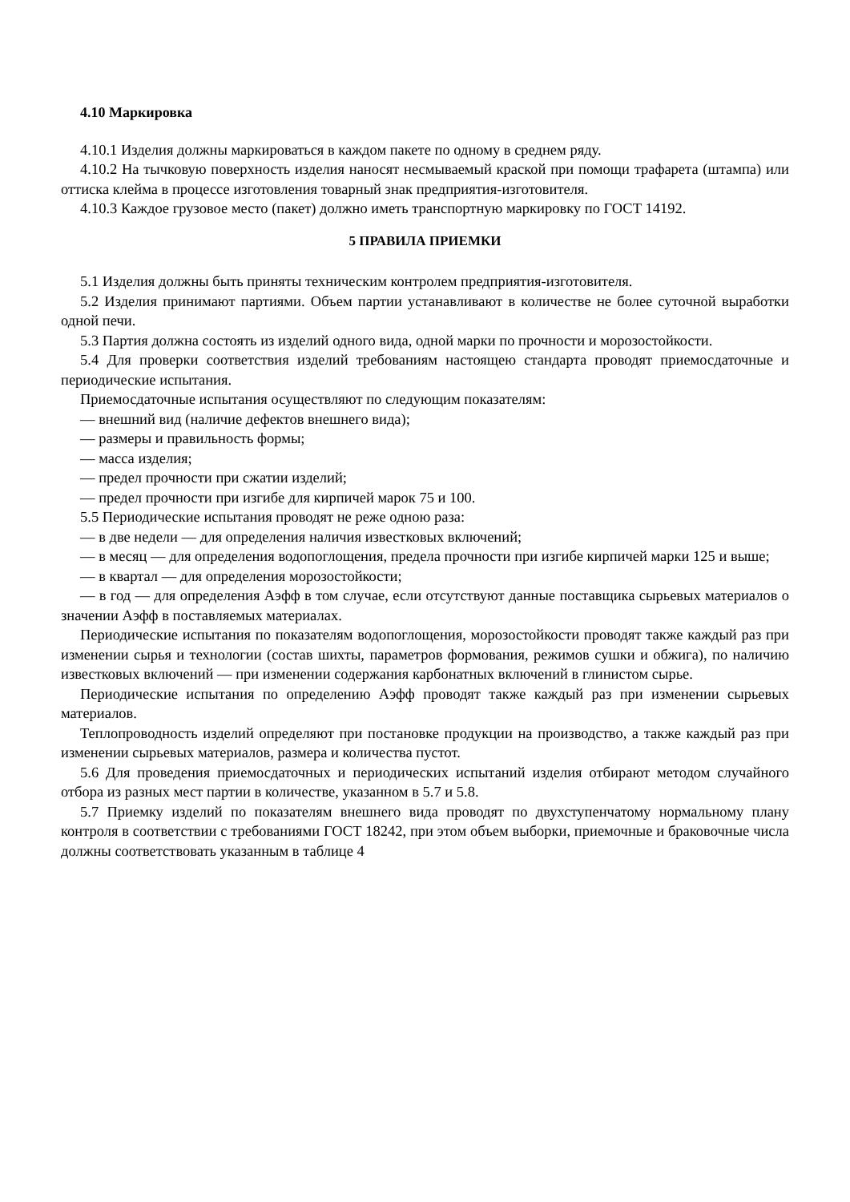4.10 Маркировка
4.10.1 Изделия должны маркироваться в каждом пакете по одному в среднем ряду.
4.10.2 На тычковую поверхность изделия наносят несмываемый краской при помощи трафарета (штампа) или оттиска клейма в процессе изготовления товарный знак предприятия-изготовителя.
4.10.3 Каждое грузовое место (пакет) должно иметь транспортную маркировку по ГОСТ 14192.
5 ПРАВИЛА ПРИЕМКИ
5.1 Изделия должны быть приняты техническим контролем предприятия-изготовителя.
5.2 Изделия принимают партиями. Объем партии устанавливают в количестве не более суточной выработки одной печи.
5.3 Партия должна состоять из изделий одного вида, одной марки по прочности и морозостойкости.
5.4 Для проверки соответствия изделий требованиям настоящею стандарта проводят приемосдаточные и периодические испытания.
Приемосдаточные испытания осуществляют по следующим показателям:
— внешний вид (наличие дефектов внешнего вида);
— размеры и правильность формы;
— масса изделия;
— предел прочности при сжатии изделий;
— предел прочности при изгибе для кирпичей марок 75 и 100.
5.5 Периодические испытания проводят не реже одною раза:
— в две недели — для определения наличия известковых включений;
— в месяц — для определения водопоглощения, предела прочности при изгибе кирпичей марки 125 и выше;
— в квартал — для определения морозостойкости;
— в год — для определения Аэфф в том случае, если отсутствуют данные поставщика сырьевых материалов о значении Аэфф в поставляемых материалах.
Периодические испытания по показателям водопоглощения, морозостойкости проводят также каждый раз при изменении сырья и технологии (состав шихты, параметров формования, режимов сушки и обжига), по наличию известковых включений — при изменении содержания карбонатных включений в глинистом сырье.
Периодические испытания по определению Аэфф проводят также каждый раз при изменении сырьевых материалов.
Теплопроводность изделий определяют при постановке продукции на производство, а также каждый раз при изменении сырьевых материалов, размера и количества пустот.
5.6 Для проведения приемосдаточных и периодических испытаний изделия отбирают методом случайного отбора из разных мест партии в количестве, указанном в 5.7 и 5.8.
5.7 Приемку изделий по показателям внешнего вида проводят по двухступенчатому нормальному плану контроля в соответствии с требованиями ГОСТ 18242, при этом объем выборки, приемочные и браковочные числа должны соответствовать указанным в таблице 4